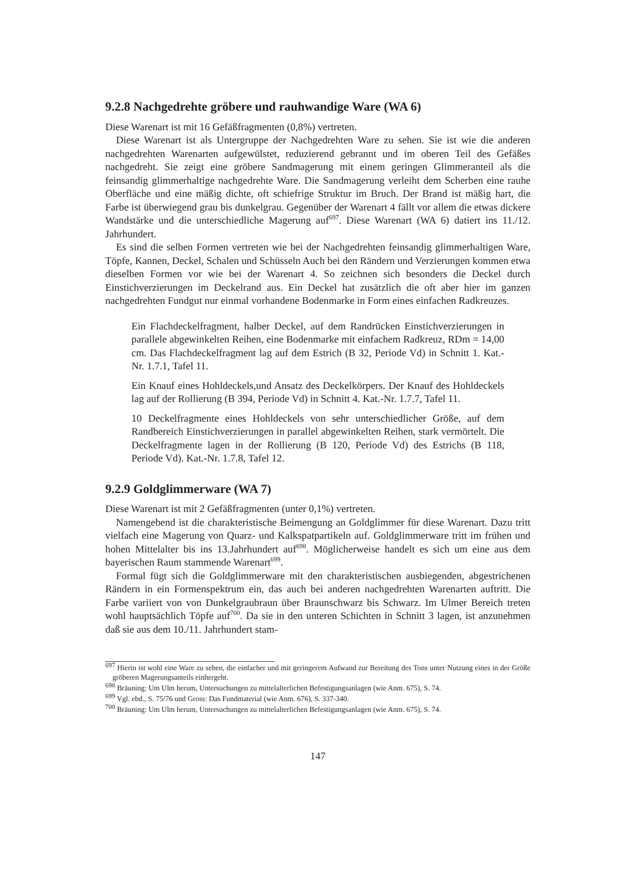9.2.8 Nachgedrehte gröbere und rauhwandige Ware (WA 6)
Diese Warenart ist mit 16 Gefäßfragmenten (0,8%) vertreten.
Diese Warenart ist als Untergruppe der Nachgedrehten Ware zu sehen. Sie ist wie die anderen nachgedrehten Warenarten aufgewülstet, reduzierend gebrannt und im oberen Teil des Gefäßes nachgedreht. Sie zeigt eine gröbere Sandmagerung mit einem geringen Glimmeranteil als die feinsandig glimmerhaltige nachgedrehte Ware. Die Sandmagerung verleiht dem Scherben eine rauhe Oberfläche und eine mäßig dichte, oft schiefrige Struktur im Bruch. Der Brand ist mäßig hart, die Farbe ist überwiegend grau bis dunkelgrau. Gegenüber der Warenart 4 fällt vor allem die etwas dickere Wandstärke und die unterschiedliche Magerung auf<sup>697</sup>. Diese Warenart (WA 6) datiert ins 11./12. Jahrhundert.
Es sind die selben Formen vertreten wie bei der Nachgedrehten feinsandig glimmerhaltigen Ware, Töpfe, Kannen, Deckel, Schalen und Schüsseln Auch bei den Rändern und Verzierungen kommen etwa dieselben Formen vor wie bei der Warenart 4. So zeichnen sich besonders die Deckel durch Einstichverzierungen im Deckelrand aus. Ein Deckel hat zusätzlich die oft aber hier im ganzen nachgedrehten Fundgut nur einmal vorhandene Bodenmarke in Form eines einfachen Radkreuzes.
Ein Flachdeckelfragment, halber Deckel, auf dem Randrücken Einstichverzierungen in parallele abgewinkelten Reihen, eine Bodenmarke mit einfachem Radkreuz, RDm = 14,00 cm. Das Flachdeckelfragment lag auf dem Estrich (B 32, Periode Vd) in Schnitt 1. Kat.-Nr. 1.7.1, Tafel 11.
Ein Knauf eines Hohldeckels,und Ansatz des Deckelkörpers. Der Knauf des Hohldeckels lag auf der Rollierung (B 394, Periode Vd) in Schnitt 4. Kat.-Nr. 1.7.7, Tafel 11.
10 Deckelfragmente eines Hohldeckels von sehr unterschiedlicher Größe, auf dem Randbereich Einstichverzierungen in parallel abgewinkelten Reihen, stark vermörtelt. Die Deckelfragmente lagen in der Rollierung (B 120, Periode Vd) des Estrichs (B 118, Periode Vd). Kat.-Nr. 1.7.8, Tafel 12.
9.2.9 Goldglimmerware (WA 7)
Diese Warenart ist mit 2 Gefäßfragmenten (unter 0,1%) vertreten.
Namengebend ist die charakteristische Beimengung an Goldglimmer für diese Warenart. Dazu tritt vielfach eine Magerung von Quarz- und Kalkspatpartikeln auf. Goldglimmerware tritt im frühen und hohen Mittelalter bis ins 13.Jahrhundert auf<sup>698</sup>. Möglicherweise handelt es sich um eine aus dem bayerischen Raum stammende Warenart<sup>699</sup>.
Formal fügt sich die Goldglimmerware mit den charakteristischen ausbiegenden, abgestrichenen Rändern in ein Formenspektrum ein, das auch bei anderen nachgedrehten Warenarten auftritt. Die Farbe variiert von von Dunkelgraubraun über Braunschwarz bis Schwarz. Im Ulmer Bereich treten wohl hauptsächlich Töpfe auf<sup>700</sup>. Da sie in den unteren Schichten in Schnitt 3 lagen, ist anzunehmen daß sie aus dem 10./11. Jahrhundert stam-
<sup>697</sup> Hierin ist wohl eine Ware zu sehen, die einfacher und mit geringerem Aufwand zur Bereitung des Tons unter Nutzung eines in der Größe gröberen Magerungsanteils einhergeht.
<sup>698</sup> Bräuning: Um Ulm herum, Untersuchungen zu mittelalterlichen Befestigungsanlagen (wie Anm. 675), S. 74.
<sup>699</sup> Vgl. ebd., S. 75/76 und Gross: Das Fundmaterial (wie Anm. 676), S. 337-340.
<sup>700</sup> Bräuning: Um Ulm herum, Untersuchungen zu mittelalterlichen Befestigungsanlagen (wie Anm. 675), S. 74.
147